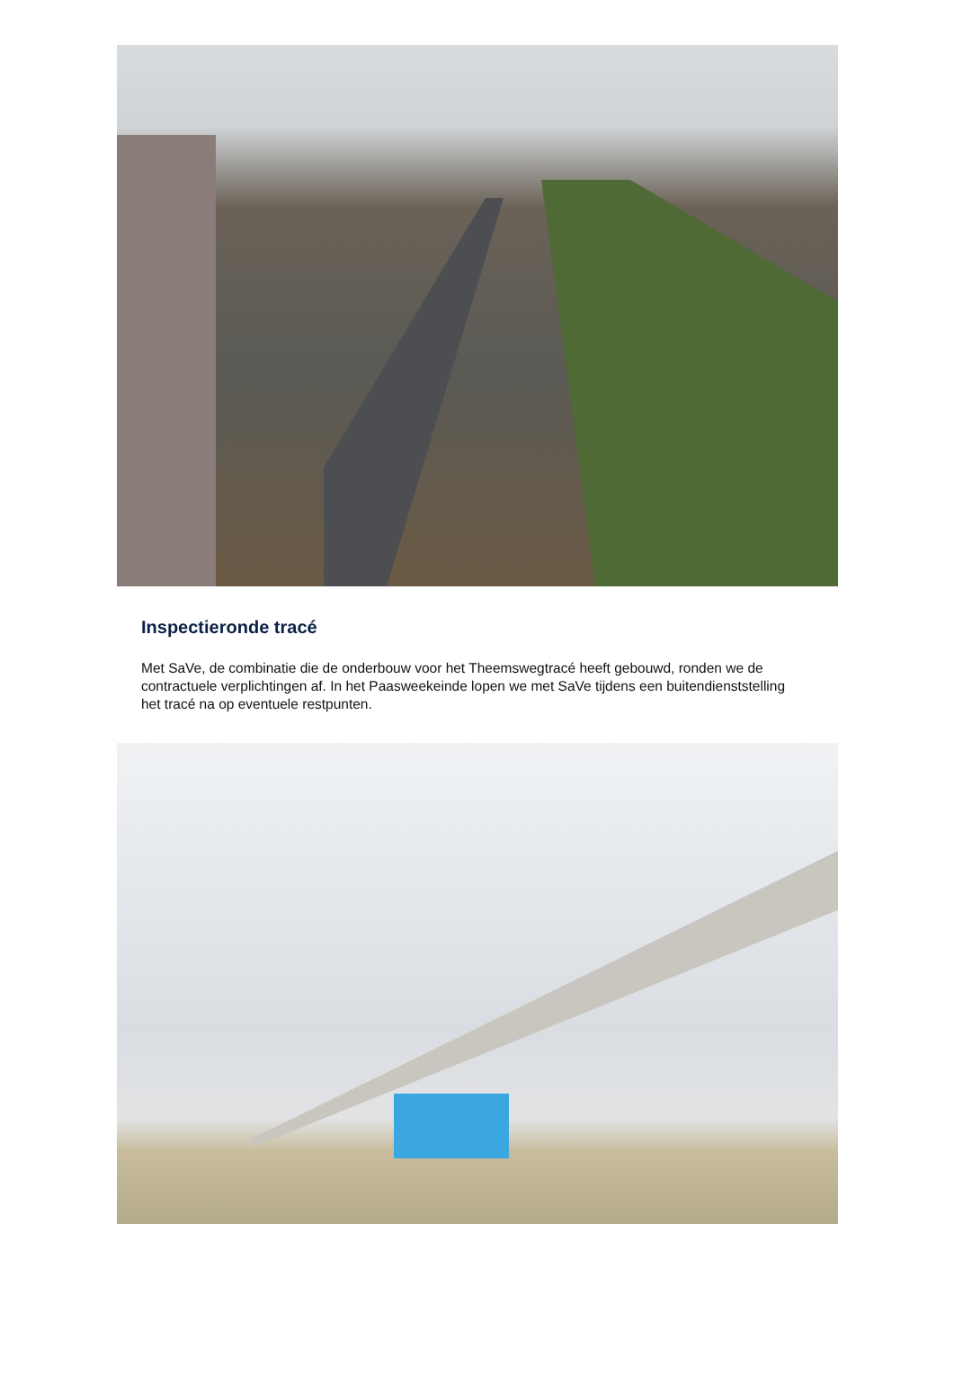Inspectieronde tracé
Met SaVe, de combinatie die de onderbouw voor het Theemswegtracé heeft gebouwd, ronden we de contractuele verplichtingen af. In het Paasweekeinde lopen we met SaVe tijdens een buitendienststelling het tracé na op eventuele restpunten.